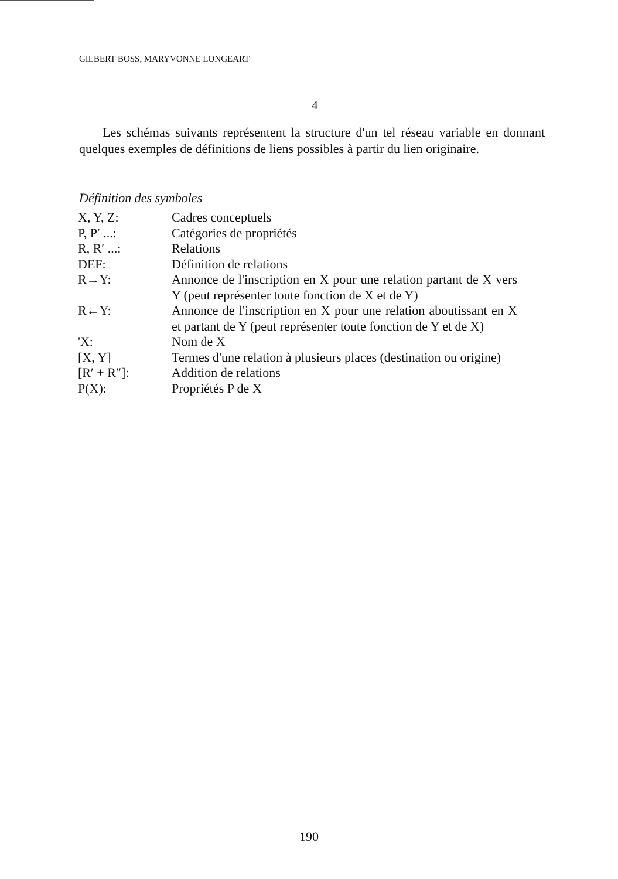GILBERT BOSS, MARYVONNE LONGEART
4
Les schémas suivants représentent la structure d'un tel réseau variable en donnant quelques exemples de définitions de liens possibles à partir du lien originaire.
Définition des symboles
| X, Y, Z: | Cadres conceptuels |
| P, P′ ...: | Catégories de propriétés |
| R, R′ ...: | Relations |
| DEF: | Définition de relations |
| R→Y: | Annonce de l'inscription en X pour une relation partant de X vers Y (peut représenter toute fonction de X et de Y) |
| R←Y: | Annonce de l'inscription en X pour une relation aboutissant en X et partant de Y (peut représenter toute fonction de Y et de X) |
| 'X: | Nom de X |
| [X, Y] | Termes d'une relation à plusieurs places (destination ou origine) |
| [R′ + R″]: | Addition de relations |
| P(X): | Propriétés P de X |
190